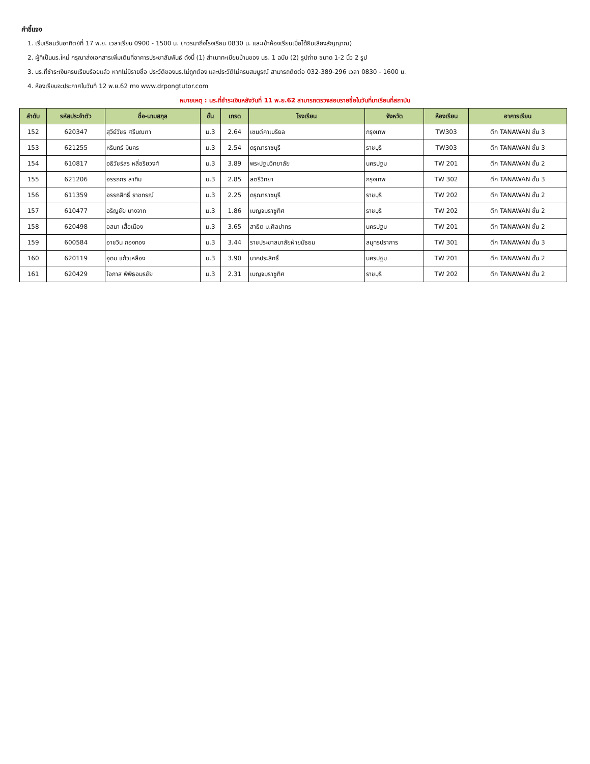คำชี้แจง
1. เริ่มเรียนวันอาทิตย์ที่ 17 พ.ย. เวลาเรียน 0900 - 1500 น. (ควรมาถึงโรงเรียน 0830 น. และเข้าห้องเรียนเมื่อได้ยินเสียงสัญญาณ)
2. ผู้ที่เป็นนร.ใหม่ กรุณาส่งเอกสารเพิ่มเติมที่อาคารประชาสัมพันธ์ ดังนี้ (1) สำเนาทะเบียนบ้านของ นร. 1 ฉบับ (2) รูปถ่าย ขนาด 1-2 นิ้ว 2 รูป
3. นร.ที่ชำระเงินครบเรียบร้อยแล้ว หากไม่มีรายชื่อ ประวัติของนร.ไม่ถูกต้อง และประวัติไม่ครบสมบูรณ์ สามารถติดต่อ 032-389-296 เวลา 0830 - 1600 น.
4. ห้องเรียนจะประกาศในวันที่ 12 พ.ย.62 ทาง www.drpongtutor.com
หมายเหตุ : นร.ที่ชำระเงินหลังวันที่ 11 พ.ย.62 สามารถตรวจสอบรายชื่อในวันที่มาเรียนที่สถาบัน
| ลำดับ | รหัสประจำตัว | ชื่อ-นามสกุล | ชั้น | เกรด | โรงเรียน | จังหวัด | ห้องเรียน | อาคารเรียน |
| --- | --- | --- | --- | --- | --- | --- | --- | --- |
| 152 | 620347 | สุวีย์วัชร ศรีมณฑา | ม.3 | 2.64 | เซนต์คาเบรียล | กรุงเทพ | TW303 | ตึก TANAWAN ชั้น 3 |
| 153 | 621255 | หรินทร์ มีนคร | ม.3 | 2.54 | ดรุณาราชบุรี | ราชบุรี | TW303 | ตึก TANAWAN ชั้น 3 |
| 154 | 610817 | อธิวัชร์สร หลี่อริยวงศ์ | ม.3 | 3.89 | พระปฐมวิทยาลัย | นครปฐม | TW 201 | ตึก TANAWAN ชั้น 2 |
| 155 | 621206 | อรรถกร สาทิม | ม.3 | 2.85 | สตรีวิทยา | กรุงเทพ | TW 302 | ตึก TANAWAN ชั้น 3 |
| 156 | 611359 | อรรถสิทธิ์ ราชกรณ์ | ม.3 | 2.25 | ดรุณาราชบุรี | ราชบุรี | TW 202 | ตึก TANAWAN ชั้น 2 |
| 157 | 610477 | อริญชัย บางจาก | ม.3 | 1.86 | เบญจมราชูทิศ | ราชบุรี | TW 202 | ตึก TANAWAN ชั้น 2 |
| 158 | 620498 | อสมา เสื้อเมือง | ม.3 | 3.65 | สาธิต ม.ศิลปากร | นครปฐม | TW 201 | ตึก TANAWAN ชั้น 2 |
| 159 | 600584 | อาชวิน กองทอง | ม.3 | 3.44 | ราชประชาสมาสัยฝ่ายมัธยม | สมุทรปราการ | TW 301 | ตึก TANAWAN ชั้น 3 |
| 160 | 620119 | อุดม แก้วเหลือง | ม.3 | 3.90 | นาคประสิทธิ์ | นครปฐม | TW 201 | ตึก TANAWAN ชั้น 2 |
| 161 | 620429 | โอภาส พิพิธอมรชัย | ม.3 | 2.31 | เบญจมราชูทิศ | ราชบุรี | TW 202 | ตึก TANAWAN ชั้น 2 |